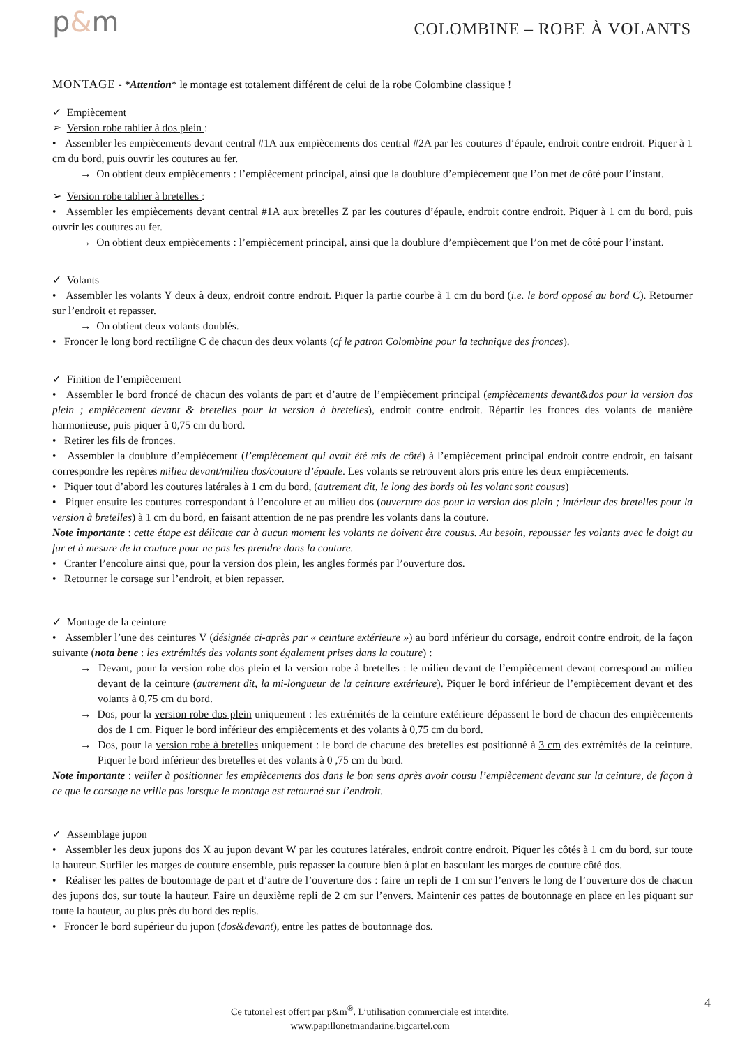p&m
COLOMBINE – ROBE À VOLANTS
MONTAGE - *Attention* le montage est totalement différent de celui de la robe Colombine classique !
✓ Empiècement
➢ Version robe tablier à dos plein :
• Assembler les empiècements devant central #1A aux empiècements dos central #2A par les coutures d’épaule, endroit contre endroit. Piquer à 1 cm du bord, puis ouvrir les coutures au fer.
→ On obtient deux empiècements : l’empiècement principal, ainsi que la doublure d’empiècement que l’on met de côté pour l’instant.
➢ Version robe tablier à bretelles :
• Assembler les empiècements devant central #1A aux bretelles Z par les coutures d’épaule, endroit contre endroit. Piquer à 1 cm du bord, puis ouvrir les coutures au fer.
→ On obtient deux empiècements : l’empiècement principal, ainsi que la doublure d’empiècement que l’on met de côté pour l’instant.
✓ Volants
• Assembler les volants Y deux à deux, endroit contre endroit. Piquer la partie courbe à 1 cm du bord (i.e. le bord opposé au bord C). Retourner sur l’endroit et repasser.
→ On obtient deux volants doublés.
• Froncer le long bord rectiligne C de chacun des deux volants (cf le patron Colombine pour la technique des fronces).
✓ Finition de l’empiècement
• Assembler le bord froncé de chacun des volants de part et d’autre de l’empiècement principal (empiècements devant&dos pour la version dos plein ; empiècement devant & bretelles pour la version à bretelles), endroit contre endroit. Répartir les fronces des volants de manière harmonieuse, puis piquer à 0,75 cm du bord.
• Retirer les fils de fronces.
• Assembler la doublure d’empiècement (l’empiècement qui avait été mis de côté) à l’empiècement principal endroit contre endroit, en faisant correspondre les repères milieu devant/milieu dos/couture d’épaule. Les volants se retrouvent alors pris entre les deux empiècements.
• Piquer tout d’abord les coutures latérales à 1 cm du bord, (autrement dit, le long des bords où les volant sont cousus)
• Piquer ensuite les coutures correspondant à l’encolure et au milieu dos (ouverture dos pour la version dos plein ; intérieur des bretelles pour la version à bretelles) à 1 cm du bord, en faisant attention de ne pas prendre les volants dans la couture.
Note importante : cette étape est délicate car à aucun moment les volants ne doivent être cousus. Au besoin, repousser les volants avec le doigt au fur et à mesure de la couture pour ne pas les prendre dans la couture.
• Cranter l’encolure ainsi que, pour la version dos plein, les angles formés par l’ouverture dos.
• Retourner le corsage sur l’endroit, et bien repasser.
✓ Montage de la ceinture
• Assembler l’une des ceintures V (désignée ci-après par « ceinture extérieure ») au bord inférieur du corsage, endroit contre endroit, de la façon suivante (nota bene : les extrémités des volants sont également prises dans la couture) :
→ Devant, pour la version robe dos plein et la version robe à bretelles : le milieu devant de l’empiècement devant correspond au milieu devant de la ceinture (autrement dit, la mi-longueur de la ceinture extérieure). Piquer le bord inférieur de l’empiècement devant et des volants à 0,75 cm du bord.
→ Dos, pour la version robe dos plein uniquement : les extrémités de la ceinture extérieure dépassent le bord de chacun des empiècements dos de 1 cm. Piquer le bord inférieur des empiècements et des volants à 0,75 cm du bord.
→ Dos, pour la version robe à bretelles uniquement : le bord de chacune des bretelles est positionné à 3 cm des extrémités de la ceinture. Piquer le bord inférieur des bretelles et des volants à 0 ,75 cm du bord.
Note importante : veiller à positionner les empiècements dos dans le bon sens après avoir cousu l’empiècement devant sur la ceinture, de façon à ce que le corsage ne vrille pas lorsque le montage est retourné sur l’endroit.
✓ Assemblage jupon
• Assembler les deux jupons dos X au jupon devant W par les coutures latérales, endroit contre endroit. Piquer les côtés à 1 cm du bord, sur toute la hauteur. Surfiler les marges de couture ensemble, puis repasser la couture bien à plat en basculant les marges de couture côté dos.
• Réaliser les pattes de boutonnage de part et d’autre de l’ouverture dos : faire un repli de 1 cm sur l’envers le long de l’ouverture dos de chacun des jupons dos, sur toute la hauteur. Faire un deuxième repli de 2 cm sur l’envers. Maintenir ces pattes de boutonnage en place en les piquant sur toute la hauteur, au plus près du bord des replis.
• Froncer le bord supérieur du jupon (dos&devant), entre les pattes de boutonnage dos.
4
Ce tutoriel est offert par p&m<sup>®</sup>. L’utilisation commerciale est interdite.
www.papillonetmandarine.bigcartel.com